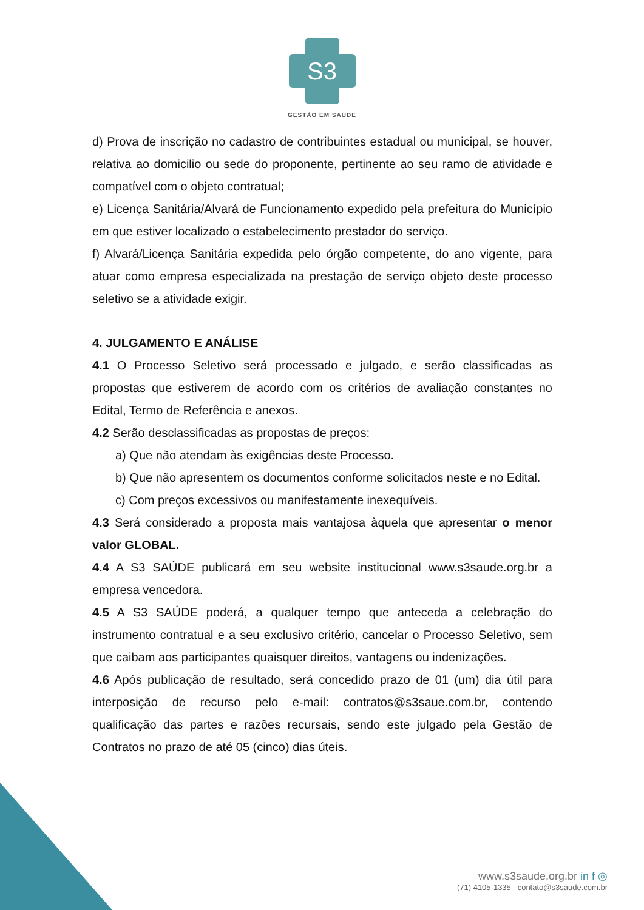S3
GESTÃO EM SAÚDE
d) Prova de inscrição no cadastro de contribuintes estadual ou municipal, se houver, relativa ao domicilio ou sede do proponente, pertinente ao seu ramo de atividade e compatível com o objeto contratual;
e) Licença Sanitária/Alvará de Funcionamento expedido pela prefeitura do Município em que estiver localizado o estabelecimento prestador do serviço.
f) Alvará/Licença Sanitária expedida pelo órgão competente, do ano vigente, para atuar como empresa especializada na prestação de serviço objeto deste processo seletivo se a atividade exigir.
4. JULGAMENTO E ANÁLISE
4.1 O Processo Seletivo será processado e julgado, e serão classificadas as propostas que estiverem de acordo com os critérios de avaliação constantes no Edital, Termo de Referência e anexos.
4.2 Serão desclassificadas as propostas de preços:
a) Que não atendam às exigências deste Processo.
b) Que não apresentem os documentos conforme solicitados neste e no Edital.
c) Com preços excessivos ou manifestamente inexequíveis.
4.3 Será considerado a proposta mais vantajosa àquela que apresentar o menor valor GLOBAL.
4.4 A S3 SAÚDE publicará em seu website institucional www.s3saude.org.br a empresa vencedora.
4.5 A S3 SAÚDE poderá, a qualquer tempo que anteceda a celebração do instrumento contratual e a seu exclusivo critério, cancelar o Processo Seletivo, sem que caibam aos participantes quaisquer direitos, vantagens ou indenizações.
4.6 Após publicação de resultado, será concedido prazo de 01 (um) dia útil para interposição de recurso pelo e-mail: contratos@s3saue.com.br, contendo qualificação das partes e razões recursais, sendo este julgado pela Gestão de Contratos no prazo de até 05 (cinco) dias úteis.
www.s3saude.org.br in f ◎
(71) 4105-1335 contato@s3saude.com.br